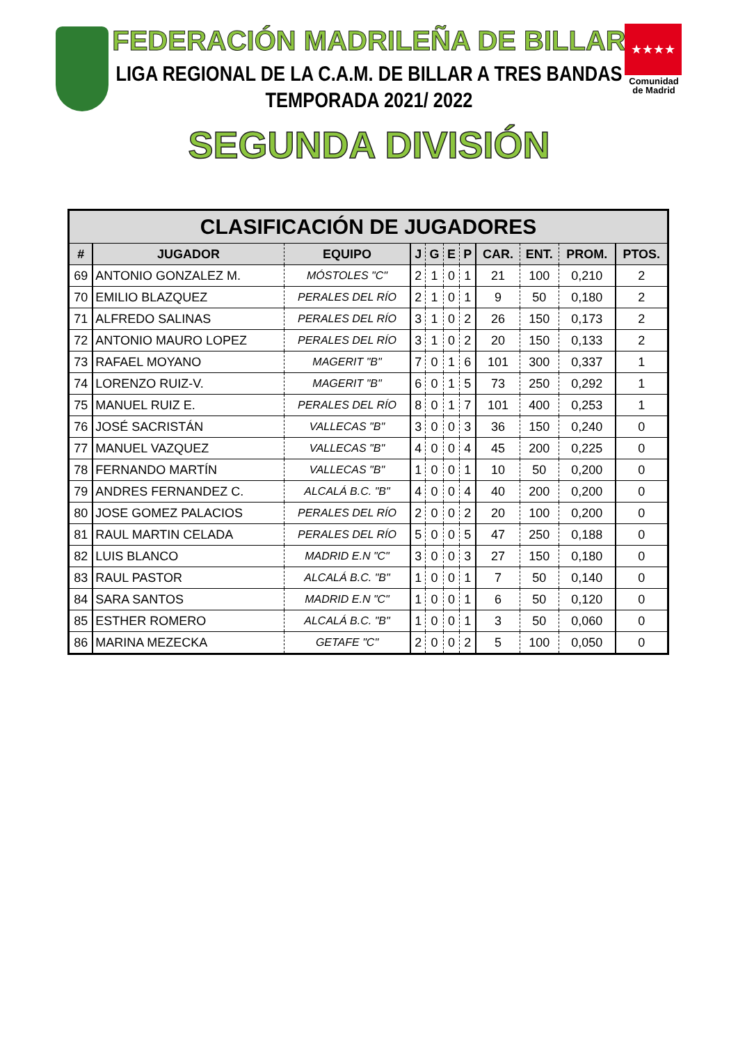★★★★
Comunidad
de Madrid
FEDERACIÓN MADRILEÑA DE BILLAR
LIGA REGIONAL DE LA C.A.M. DE BILLAR A TRES BANDAS
TEMPORADA 2021/ 2022
SEGUNDA DIVISIÓN
| CLASIFICACIÓN DE JUGADORES | | | | | | | | | | |
| --- | --- | --- | --- | --- | --- | --- | --- | --- | --- | --- |
| # | JUGADOR | EQUIPO | J | G | E | P | CAR. | ENT. | PROM. | PTOS. |
| 69 | ANTONIO GONZALEZ M. | MÓSTOLES "C" | 2 | 1 | 0 | 1 | 21 | 100 | 0,210 | 2 |
| 70 | EMILIO BLAZQUEZ | PERALES DEL RÍO | 2 | 1 | 0 | 1 | 9 | 50 | 0,180 | 2 |
| 71 | ALFREDO SALINAS | PERALES DEL RÍO | 3 | 1 | 0 | 2 | 26 | 150 | 0,173 | 2 |
| 72 | ANTONIO MAURO LOPEZ | PERALES DEL RÍO | 3 | 1 | 0 | 2 | 20 | 150 | 0,133 | 2 |
| 73 | RAFAEL MOYANO | MAGERIT "B" | 7 | 0 | 1 | 6 | 101 | 300 | 0,337 | 1 |
| 74 | LORENZO RUIZ-V. | MAGERIT "B" | 6 | 0 | 1 | 5 | 73 | 250 | 0,292 | 1 |
| 75 | MANUEL RUIZ E. | PERALES DEL RÍO | 8 | 0 | 1 | 7 | 101 | 400 | 0,253 | 1 |
| 76 | JOSÉ SACRISTÁN | VALLECAS "B" | 3 | 0 | 0 | 3 | 36 | 150 | 0,240 | 0 |
| 77 | MANUEL VAZQUEZ | VALLECAS "B" | 4 | 0 | 0 | 4 | 45 | 200 | 0,225 | 0 |
| 78 | FERNANDO MARTÍN | VALLECAS "B" | 1 | 0 | 0 | 1 | 10 | 50 | 0,200 | 0 |
| 79 | ANDRES FERNANDEZ C. | ALCALÁ B.C. "B" | 4 | 0 | 0 | 4 | 40 | 200 | 0,200 | 0 |
| 80 | JOSE GOMEZ PALACIOS | PERALES DEL RÍO | 2 | 0 | 0 | 2 | 20 | 100 | 0,200 | 0 |
| 81 | RAUL MARTIN CELADA | PERALES DEL RÍO | 5 | 0 | 0 | 5 | 47 | 250 | 0,188 | 0 |
| 82 | LUIS BLANCO | MADRID E.N "C" | 3 | 0 | 0 | 3 | 27 | 150 | 0,180 | 0 |
| 83 | RAUL PASTOR | ALCALÁ B.C. "B" | 1 | 0 | 0 | 1 | 7 | 50 | 0,140 | 0 |
| 84 | SARA SANTOS | MADRID E.N "C" | 1 | 0 | 0 | 1 | 6 | 50 | 0,120 | 0 |
| 85 | ESTHER ROMERO | ALCALÁ B.C. "B" | 1 | 0 | 0 | 1 | 3 | 50 | 0,060 | 0 |
| 86 | MARINA MEZECKA | GETAFE "C" | 2 | 0 | 0 | 2 | 5 | 100 | 0,050 | 0 |